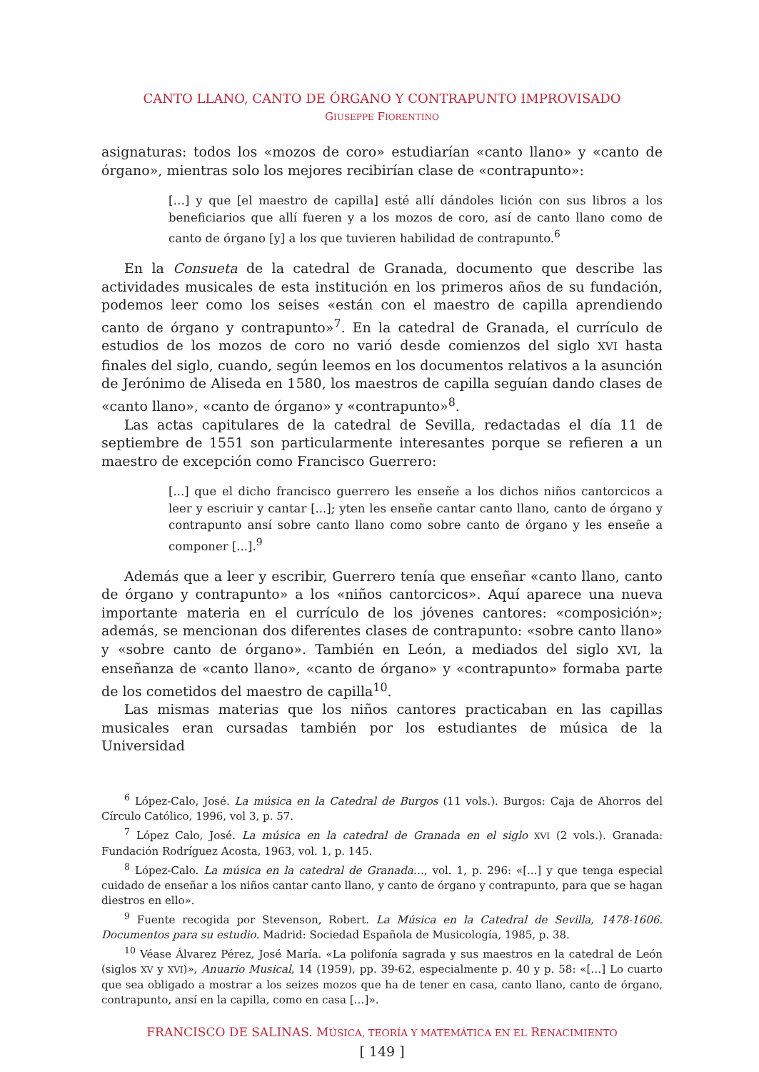CANTO LLANO, CANTO DE ÓRGANO Y CONTRAPUNTO IMPROVISADO
GIUSEPPE FIORENTINO
asignaturas: todos los «mozos de coro» estudiarían «canto llano» y «canto de órgano», mientras solo los mejores recibirían clase de «contrapunto»:
[…] y que [el maestro de capilla] esté allí dándoles lición con sus libros a los beneficiarios que allí fueren y a los mozos de coro, así de canto llano como de canto de órgano [y] a los que tuvieren habilidad de contrapunto.<sup>6</sup>
En la Consueta de la catedral de Granada, documento que describe las actividades musicales de esta institución en los primeros años de su fundación, podemos leer como los seises «están con el maestro de capilla aprendiendo canto de órgano y contrapunto»<sup>7</sup>. En la catedral de Granada, el currículo de estudios de los mozos de coro no varió desde comienzos del siglo XVI hasta finales del siglo, cuando, según leemos en los documentos relativos a la asunción de Jerónimo de Aliseda en 1580, los maestros de capilla seguían dando clases de «canto llano», «canto de órgano» y «contrapunto»<sup>8</sup>.
Las actas capitulares de la catedral de Sevilla, redactadas el día 11 de septiembre de 1551 son particularmente interesantes porque se refieren a un maestro de excepción como Francisco Guerrero:
[...] que el dicho francisco guerrero les enseñe a los dichos niños cantorcicos a leer y escriuir y cantar [...]; yten les enseñe cantar canto llano, canto de órgano y contrapunto ansí sobre canto llano como sobre canto de órgano y les enseñe a componer [...].<sup>9</sup>
Además que a leer y escribir, Guerrero tenía que enseñar «canto llano, canto de órgano y contrapunto» a los «niños cantorcicos». Aquí aparece una nueva importante materia en el currículo de los jóvenes cantores: «composición»; además, se mencionan dos diferentes clases de contrapunto: «sobre canto llano» y «sobre canto de órgano». También en León, a mediados del siglo XVI, la enseñanza de «canto llano», «canto de órgano» y «contrapunto» formaba parte de los cometidos del maestro de capilla<sup>10</sup>.
Las mismas materias que los niños cantores practicaban en las capillas musicales eran cursadas también por los estudiantes de música de la Universidad
<sup>6</sup> López-Calo, José. La música en la Catedral de Burgos (11 vols.). Burgos: Caja de Ahorros del Círculo Católico, 1996, vol 3, p. 57.
<sup>7</sup> López Calo, José. La música en la catedral de Granada en el siglo XVI (2 vols.). Granada: Fundación Rodríguez Acosta, 1963, vol. 1, p. 145.
<sup>8</sup> López-Calo. La música en la catedral de Granada…, vol. 1, p. 296: «[...] y que tenga especial cuidado de enseñar a los niños cantar canto llano, y canto de órgano y contrapunto, para que se hagan diestros en ello».
<sup>9</sup> Fuente recogida por Stevenson, Robert. La Música en la Catedral de Sevilla, 1478-1606. Documentos para su estudio. Madrid: Sociedad Española de Musicología, 1985, p. 38.
<sup>10</sup> Véase Álvarez Pérez, José María. «La polifonía sagrada y sus maestros en la catedral de León (siglos XV y XVI)», Anuario Musical, 14 (1959), pp. 39-62, especialmente p. 40 y p. 58: «[…] Lo cuarto que sea obligado a mostrar a los seizes mozos que ha de tener en casa, canto llano, canto de órgano, contrapunto, ansí en la capilla, como en casa […]».
FRANCISCO DE SALINAS. MÚSICA, TEORÍA Y MATEMÁTICA EN EL RENACIMIENTO
[ 149 ]